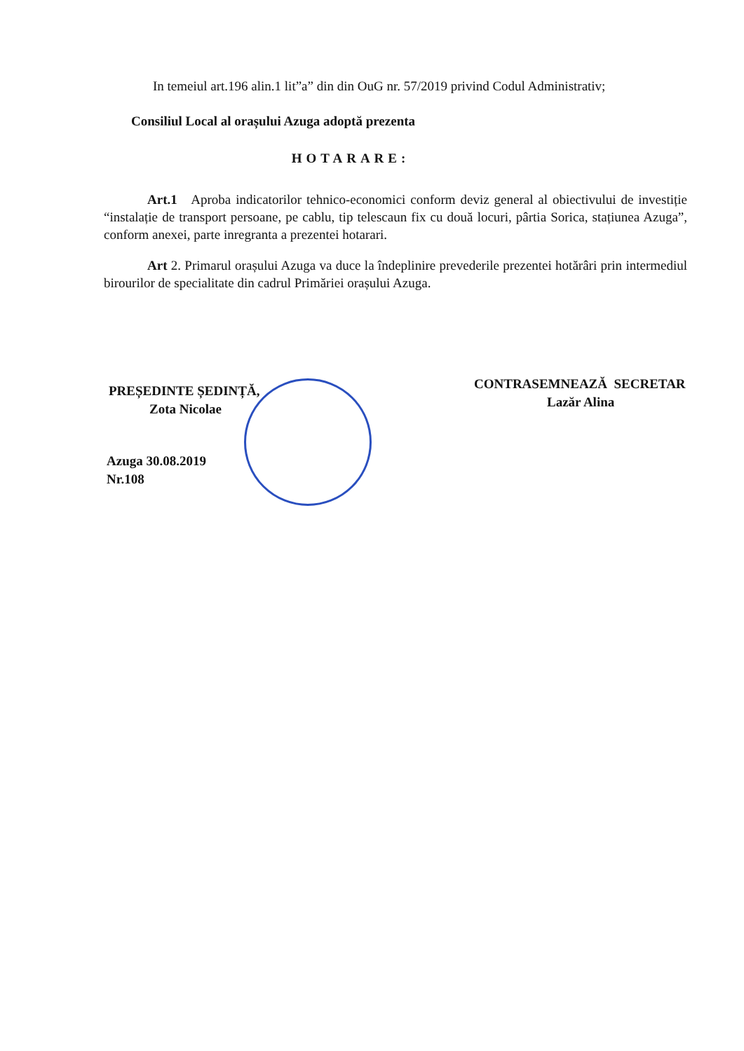In temeiul art.196 alin.1 lit”a” din din OuG nr. 57/2019 privind Codul Administrativ;
Consiliul Local al orașului Azuga adoptă prezenta
HOTARARE:
Art.1 Aproba indicatorilor tehnico-economici conform deviz general al obiectivului de investiție “instalație de transport persoane, pe cablu, tip telescaun fix cu două locuri, pârtia Sorica, stațiunea Azuga”, conform anexei, parte inregranta a prezentei hotarari.
Art 2. Primarul orașului Azuga va duce la îndeplinire prevederile prezentei hotărâri prin intermediul birourilor de specialitate din cadrul Primăriei orașului Azuga.
PREȘEDINTE ȘEDINȚĂ,
Zota Nicolae
Azuga 30.08.2019
Nr.108
CONTRASEMNEAZĂ SECRETAR
Lazăr Alina